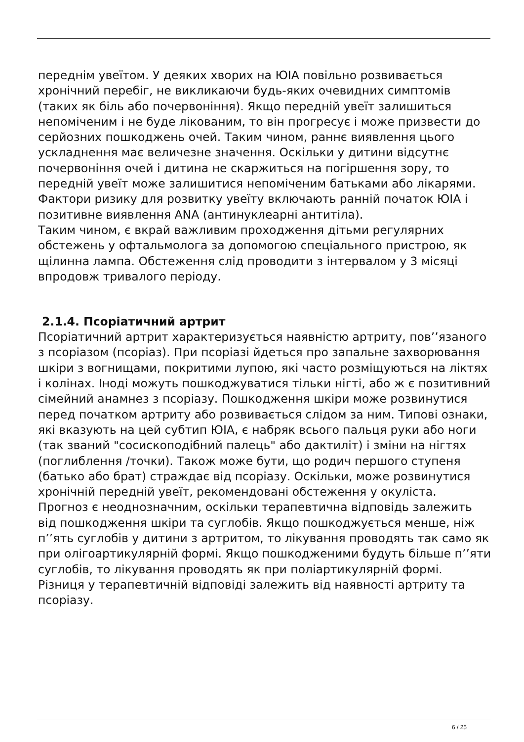переднім увеїтом. У деяких хворих на ЮІА повільно розвивається хронічний перебіг, не викликаючи будь-яких очевидних симптомів (таких як біль або почервоніння). Якщо передній увеїт залишиться непоміченим і не буде лікованим, то він прогресує і може призвести до серйозних пошкоджень очей. Таким чином, раннє виявлення цього ускладнення має величезне значення. Оскільки у дитини відсутнє почервоніння очей і дитина не скаржиться на погіршення зору, то передній увеїт може залишитися непоміченим батьками або лікарями. Фактори ризику для розвитку увеїту включають ранній початок ЮІА і позитивне виявлення ANA (антинуклеарні антитіла).
Таким чином, є вкрай важливим проходження дітьми регулярних обстежень у офтальмолога за допомогою спеціального пристрою, як щілинна лампа. Обстеження слід проводити з інтервалом у 3 місяці впродовж тривалого періоду.
2.1.4. Псоріатичний артрит
Псоріатичний артрит характеризується наявністю артриту, пов’’язаного з псоріазом (псоріаз). При псоріазі йдеться про запальне захворювання шкіри з вогнищами, покритими лупою, які часто розміщуються на ліктях і колінах. Іноді можуть пошкоджуватися тільки нігті, або ж є позитивний сімейний анамнез з псоріазу. Пошкодження шкіри може розвинутися перед початком артриту або розвивається слідом за ним. Типові ознаки, які вказують на цей субтип ЮІА, є набряк всього пальця руки або ноги (так званий "сосископодібний палець" або дактиліт) і зміни на нігтях (поглиблення /точки). Також може бути, що родич першого ступеня (батько або брат) страждає від псоріазу. Оскільки, може розвинутися хронічній передній увеїт, рекомендовані обстеження у окуліста.
Прогноз є неоднозначним, оскільки терапевтична відповідь залежить від пошкодження шкіри та суглобів. Якщо пошкоджується менше, ніж п’’ять суглобів у дитини з артритом, то лікування проводять так само як при олігоартикулярній формі. Якщо пошкодженими будуть більше п’’яти суглобів, то лікування проводять як при поліартикулярній формі. Різниця у терапевтичній відповіді залежить від наявності артриту та псоріазу.
6 / 25